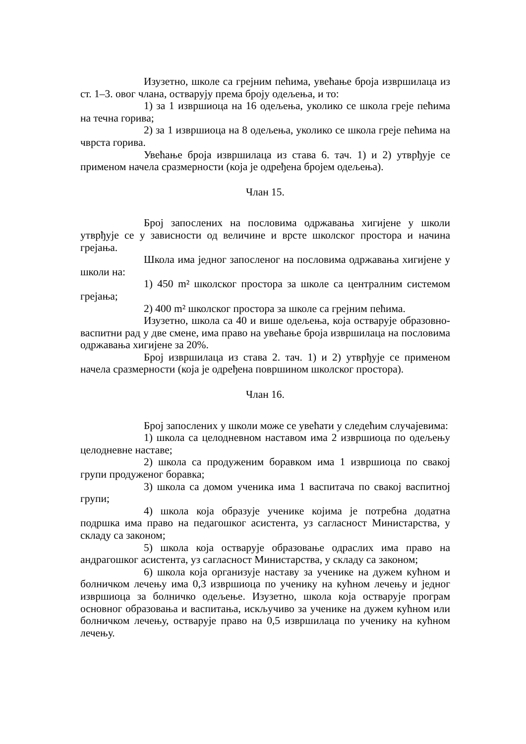Изузетно, школе са грејним пећима, увећање броја извршилаца из ст. 1–3. овог члана, остварују према броју одељења, и то:
1) за 1 извршиоца на 16 одељења, уколико се школа греје пећима на течна горива;
2) за 1 извршиоца на 8 одељења, уколико се школа греје пећима на чврста горива.
Увећање броја извршилаца из става 6. тач. 1) и 2) утврђује се применом начела сразмерности (која је одређена бројем одељења).
Члан 15.
Број запослених на пословима одржавања хигијене у школи утврђује се у зависности од величине и врсте школског простора и начина грејања.
Школа има једног запосленог на пословима одржавања хигијене у школи на:
1) 450 m² школског простора за школе са централним системом грејања;
2) 400 m² школског простора за школе са грејним пећима.
Изузетно, школа са 40 и више одељења, која остварује образовно-васпитни рад у две смене, има право на увећање броја извршилаца на пословима одржавања хигијене за 20%.
Број извршилаца из става 2. тач. 1) и 2) утврђује се применом начела сразмерности (која је одређена површином школског простора).
Члан 16.
Број запослених у школи може се увећати у следећим случајевима:
1) школа са целодневном наставом има 2 извршиоца по одељењу целодневне наставе;
2) школа са продуженим боравком има 1 извршиоца по свакој групи продуженог боравка;
3) школа са домом ученика има 1 васпитача по свакој васпитној групи;
4) школа која образује ученике којима је потребна додатна подршка има право на педагошког асистента, уз сагласност Министарства, у складу са законом;
5) школа која остварује образовање одраслих има право на андрагошког асистента, уз сагласност Министарства, у складу са законом;
6) школа која организује наставу за ученике на дужем кућном и болничком лечењу има 0,3 извршиоца по ученику на кућном лечењу и једног извршиоца за болничко одељење. Изузетно, школа која остварује програм основног образовања и васпитања, искључиво за ученике на дужем кућном или болничком лечењу, остварује право на 0,5 извршилаца по ученику на кућном лечењу.